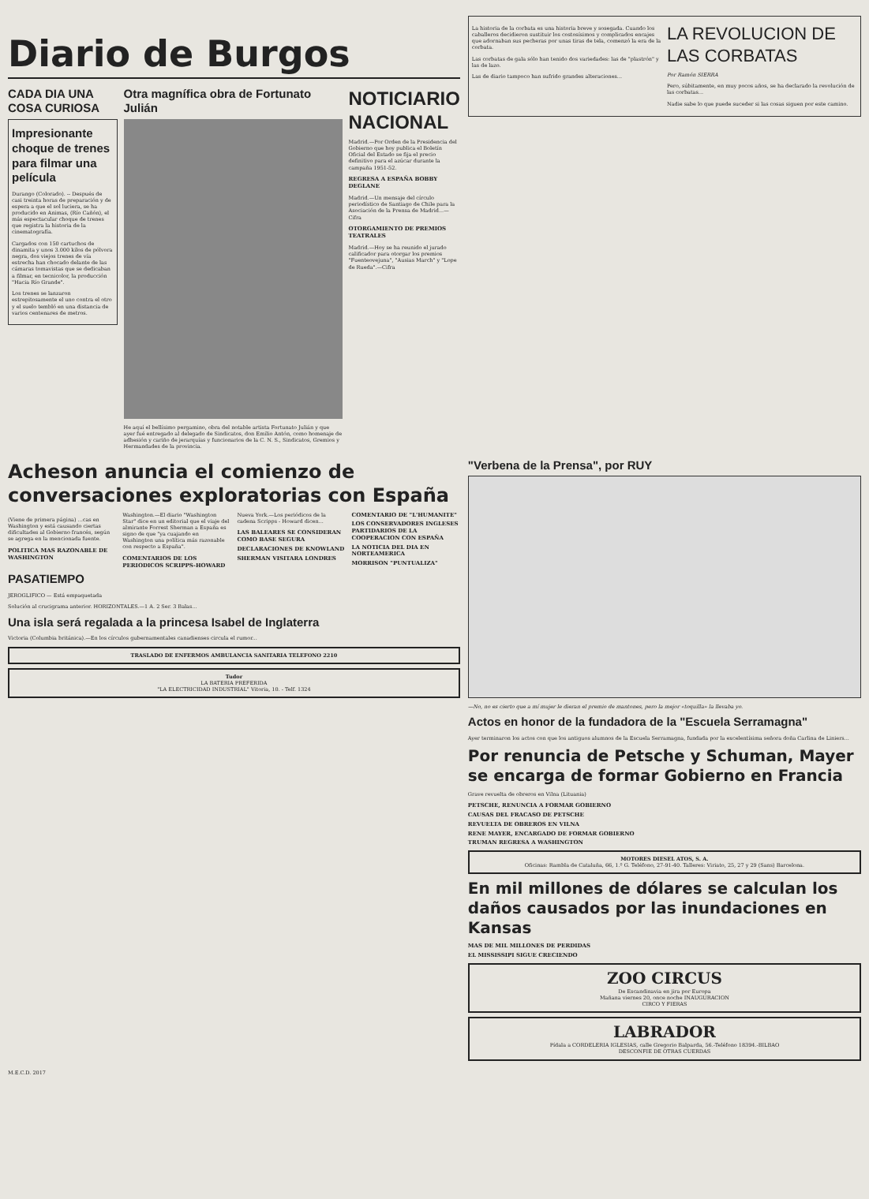Diario de Burgos
CADA DIA UNA COSA CURIOSA
Impresionante choque de trenes para filmar una película
Durango (Colorado). -- Después de casi treinta horas de preparación y de espera a que el sol luciera, se ha producido en Animas, (Río Cañón), el más espectacular choque de trenes que registra la historia de la cinematografía.
Cargados con 150 cartuchos de dinamita y unos 3.000 kilos de pólvora negra, dos viejos trenes de vía estrecha han chocado delante de las cámaras tomavistas que se dedicaban a filmar, en tecnicolor, la producción "Hacia Río Grande".
Los trenes se lanzaron estrepitosamente el uno contra el otro y el suelo tembló en una distancia de varios centenares de metros.
Otra magnífica obra de Fortunato Julián
He aquí el bellísimo pergamino, obra del notable artista Fortunato Julián y que ayer fué entregado al delegado de Sindicatos, don Emilio Antón, como homenaje de adhesión y cariño de jerarquías y funcionarios de la C. N. S., Sindicatos, Gremios y Hermandades de la provincia.
NOTICIARIO NACIONAL
Madrid.—Por Orden de la Presidencia del Gobierno que hoy publica el Boletín Oficial del Estado se fija el precio definitivo para el azúcar durante la campaña 1951-52.
REGRESA A ESPAÑA BOBBY DEGLANE
Madrid.—Un mensaje del círculo periodístico de Santiago de Chile para la Asociación de la Prensa de Madrid...—Cifra
OTORGAMIENTO DE PREMIOS TEATRALES
Madrid.—Hoy se ha reunido el jurado calificador para otorgar los premios "Fuenteovejuna", "Ausias March" y "Lope de Rueda".—Cifra
La historia de la corbata es una historia breve y sosegada. Cuando los caballeros decidieron sustituir los costosísimos y complicados encajes que adornaban sus pecheras por unas tiras de tela, comenzó la era de la corbata.
Las corbatas de gala sólo han tenido dos variedades: las de "plastrón" y las de lazo.
Las de diario tampoco han sufrido grandes alteraciones...
LA REVOLUCION DE LAS CORBATAS
Por Ramón SIERRA
Pero, súbitamente, en muy pocos años, se ha declarado la revolución de las corbatas...
Nadie sabe lo que puede suceder si las cosas siguen por este camino.
Acheson anuncia el comienzo de conversaciones exploratorias con España
(Viene de primera página) ...cas en Washington y está causando ciertas dificultades al Gobierno francés, según se agrega en la mencionada fuente.
POLITICA MAS RAZONABLE DE WASHINGTON
Washington.—El diario "Washington Star" dice en un editorial que el viaje del almirante Forrest Sherman a España es signo de que "ya cuajando en Washington una política más razonable con respecto a España".
COMENTARIOS DE LOS PERIODICOS SCRIPPS-HOWARD
Nueva York.—Los periódicos de la cadena Scripps - Howard dicen...
LAS BALEARES SE CONSIDERAN COMO BASE SEGURA
DECLARACIONES DE KNOWLAND
SHERMAN VISITARA LONDRES
COMENTARIO DE "L'HUMANITE"
LOS CONSERVADORES INGLESES PARTIDARIOS DE LA COOPERACION CON ESPAÑA
LA NOTICIA DEL DIA EN NORTEAMERICA
MORRISON "PUNTUALIZA"
PASATIEMPO
JEROGLIFICO — Está empaquetada
Solución al crucigrama anterior. HORIZONTALES.—1 A. 2 Ser. 3 Balas...
Una isla será regalada a la princesa Isabel de Inglaterra
Victoria (Columbia británica).—En los círculos gubernamentales canadienses circula el rumor...
TRASLADO DE ENFERMOS AMBULANCIA SANITARIA TELEFONO 2210
Tudor
LA BATERIA PREFERIDA
"LA ELECTRICIDAD INDUSTRIAL" Vitoria, 10. - Telf. 1324
"Verbena de la Prensa", por RUY
—No, no es cierto que a mí mujer le dieran el premio de mantones, pero la mejor «toquilla» la llevaba yo.
Actos en honor de la fundadora de la "Escuela Serramagna"
Ayer terminaron los actos con que los antiguos alumnos de la Escuela Serramagna, fundada por la excelentísima señora doña Carlina de Liniers...
Por renuncia de Petsche y Schuman, Mayer se encarga de formar Gobierno en Francia
Grave revuelta de obreros en Vilna (Lituania)
PETSCHE, RENUNCIA A FORMAR GOBIERNO
CAUSAS DEL FRACASO DE PETSCHE
REVUELTA DE OBREROS EN VILNA
RENE MAYER, ENCARGADO DE FORMAR GOBIERNO
TRUMAN REGRESA A WASHINGTON
MOTORES DIESEL ATOS, S. A.
Oficinas: Rambla de Cataluña, 66, 1.º G. Teléfono, 27-91-40. Talleres: Viriato, 25, 27 y 29 (Sans) Barcelona.
En mil millones de dólares se calculan los daños causados por las inundaciones en Kansas
MAS DE MIL MILLONES DE PERDIDAS
EL MISSISSIPI SIGUE CRECIENDO
ZOO CIRCUS
De Escandinavia en jira por Europa
Mañana viernes 20, once noche INAUGURACION
CIRCO Y FIERAS
LABRADOR
Pídala a CORDELERIA IGLESIAS, calle Gregorio Balparda, 56.-Teléfono 18394.-BILBAO
DESCONFIE DE OTRAS CUERDAS
M.E.C.D. 2017